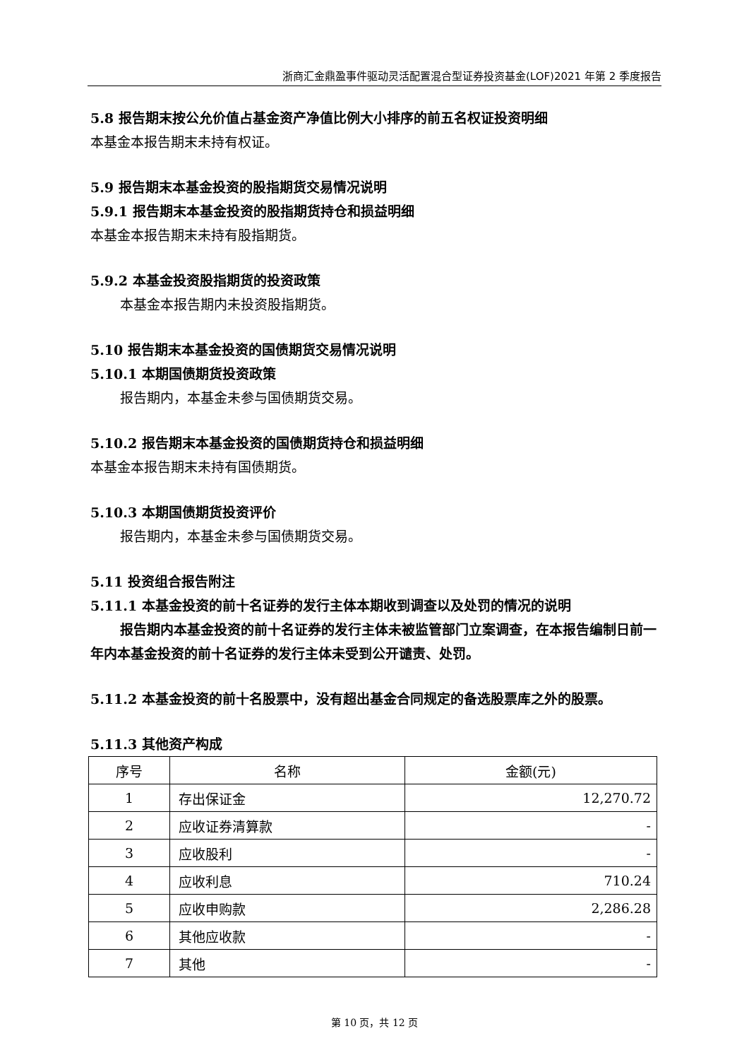浙商汇金鼎盈事件驱动灵活配置混合型证券投资基金(LOF)2021 年第 2 季度报告
5.8 报告期末按公允价值占基金资产净值比例大小排序的前五名权证投资明细
本基金本报告期末未持有权证。
5.9 报告期末本基金投资的股指期货交易情况说明
5.9.1 报告期末本基金投资的股指期货持仓和损益明细
本基金本报告期末未持有股指期货。
5.9.2 本基金投资股指期货的投资政策
本基金本报告期内未投资股指期货。
5.10 报告期末本基金投资的国债期货交易情况说明
5.10.1 本期国债期货投资政策
报告期内，本基金未参与国债期货交易。
5.10.2 报告期末本基金投资的国债期货持仓和损益明细
本基金本报告期末未持有国债期货。
5.10.3 本期国债期货投资评价
报告期内，本基金未参与国债期货交易。
5.11 投资组合报告附注
5.11.1 本基金投资的前十名证券的发行主体本期收到调查以及处罚的情况的说明
报告期内本基金投资的前十名证券的发行主体未被监管部门立案调查，在本报告编制日前一年内本基金投资的前十名证券的发行主体未受到公开谴责、处罚。
5.11.2 本基金投资的前十名股票中，没有超出基金合同规定的备选股票库之外的股票。
5.11.3 其他资产构成
| 序号 | 名称 | 金额(元) |
| --- | --- | --- |
| 1 | 存出保证金 | 12,270.72 |
| 2 | 应收证券清算款 | - |
| 3 | 应收股利 | - |
| 4 | 应收利息 | 710.24 |
| 5 | 应收申购款 | 2,286.28 |
| 6 | 其他应收款 | - |
| 7 | 其他 | - |
第 10 页，共 12 页